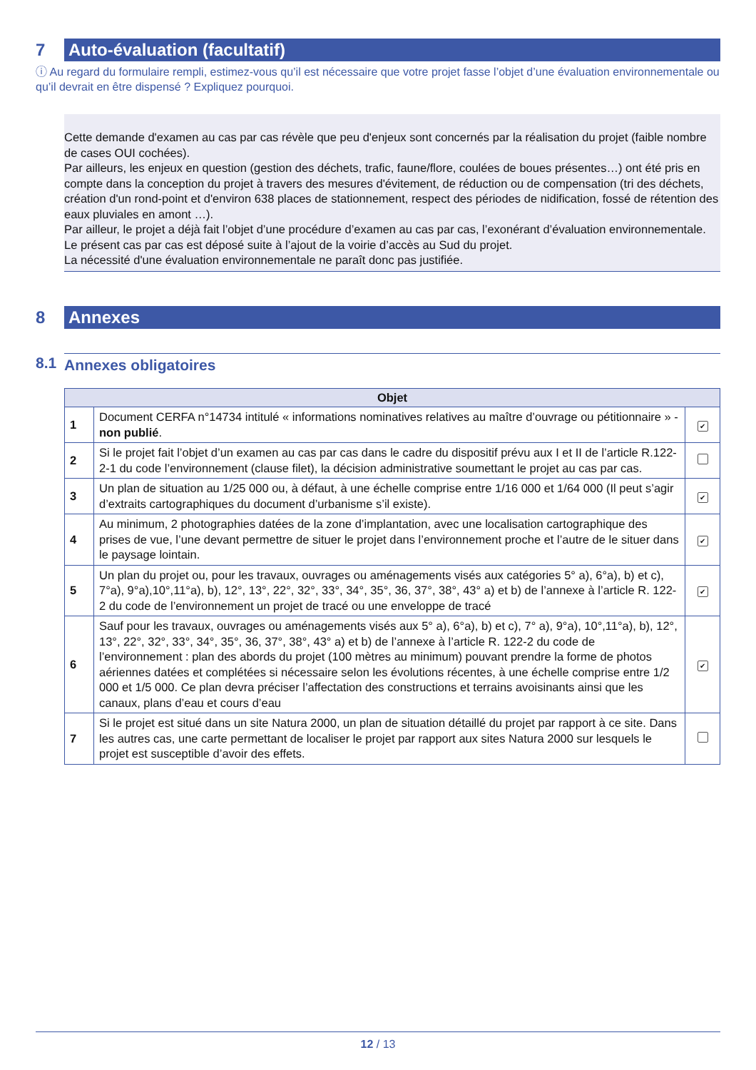7 Auto-évaluation (facultatif)
ⓘ Au regard du formulaire rempli, estimez-vous qu’il est nécessaire que votre projet fasse l’objet d’une évaluation environnementale ou qu’il devrait en être dispensé ? Expliquez pourquoi.
Cette demande d'examen au cas par cas révèle que peu d'enjeux sont concernés par la réalisation du projet (faible nombre de cases OUI cochées).
Par ailleurs, les enjeux en question (gestion des déchets, trafic, faune/flore, coulées de boues présentes…) ont été pris en compte dans la conception du projet à travers des mesures d'évitement, de réduction ou de compensation (tri des déchets, création d'un rond-point et d'environ 638 places de stationnement, respect des périodes de nidification, fossé de rétention des eaux pluviales en amont …).
Par ailleur, le projet a déjà fait l’objet d’une procédure d’examen au cas par cas, l’exonérant d’évaluation environnementale. Le présent cas par cas est déposé suite à l’ajout de la voirie d’accès au Sud du projet.
La nécessité d'une évaluation environnementale ne paraît donc pas justifiée.
8 Annexes
8.1 Annexes obligatoires
| Objet | | |
| --- | --- | --- |
| 1 | Document CERFA n°14734 intitulé « informations nominatives relatives au maître d’ouvrage ou pétitionnaire » - non publié . | ✔ |
| 2 | Si le projet fait l’objet d’un examen au cas par cas dans le cadre du dispositif prévu aux I et II de l’article R.122-2-1 du code l’environnement (clause filet), la décision administrative soumettant le projet au cas par cas. | |
| 3 | Un plan de situation au 1/25 000 ou, à défaut, à une échelle comprise entre 1/16 000 et 1/64 000 (Il peut s’agir d’extraits cartographiques du document d’urbanisme s’il existe). | ✔ |
| 4 | Au minimum, 2 photographies datées de la zone d’implantation, avec une localisation cartographique des prises de vue, l’une devant permettre de situer le projet dans l’environnement proche et l’autre de le situer dans le paysage lointain. | ✔ |
| 5 | Un plan du projet ou, pour les travaux, ouvrages ou aménagements visés aux catégories 5° a), 6°a), b) et c), 7°a), 9°a),10°,11°a), b), 12°, 13°, 22°, 32°, 33°, 34°, 35°, 36, 37°, 38°, 43° a) et b) de l’annexe à l’article R. 122-2 du code de l’environnement un projet de tracé ou une enveloppe de tracé | ✔ |
| 6 | Sauf pour les travaux, ouvrages ou aménagements visés aux 5° a), 6°a), b) et c), 7° a), 9°a), 10°,11°a), b), 12°, 13°, 22°, 32°, 33°, 34°, 35°, 36, 37°, 38°, 43° a) et b) de l’annexe à l’article R. 122-2 du code de l’environnement : plan des abords du projet (100 mètres au minimum) pouvant prendre la forme de photos aériennes datées et complétées si nécessaire selon les évolutions récentes, à une échelle comprise entre 1/2 000 et 1/5 000. Ce plan devra préciser l’affectation des constructions et terrains avoisinants ainsi que les canaux, plans d’eau et cours d’eau | ✔ |
| 7 | Si le projet est situé dans un site Natura 2000, un plan de situation détaillé du projet par rapport à ce site. Dans les autres cas, une carte permettant de localiser le projet par rapport aux sites Natura 2000 sur lesquels le projet est susceptible d’avoir des effets. | |
12 / 13